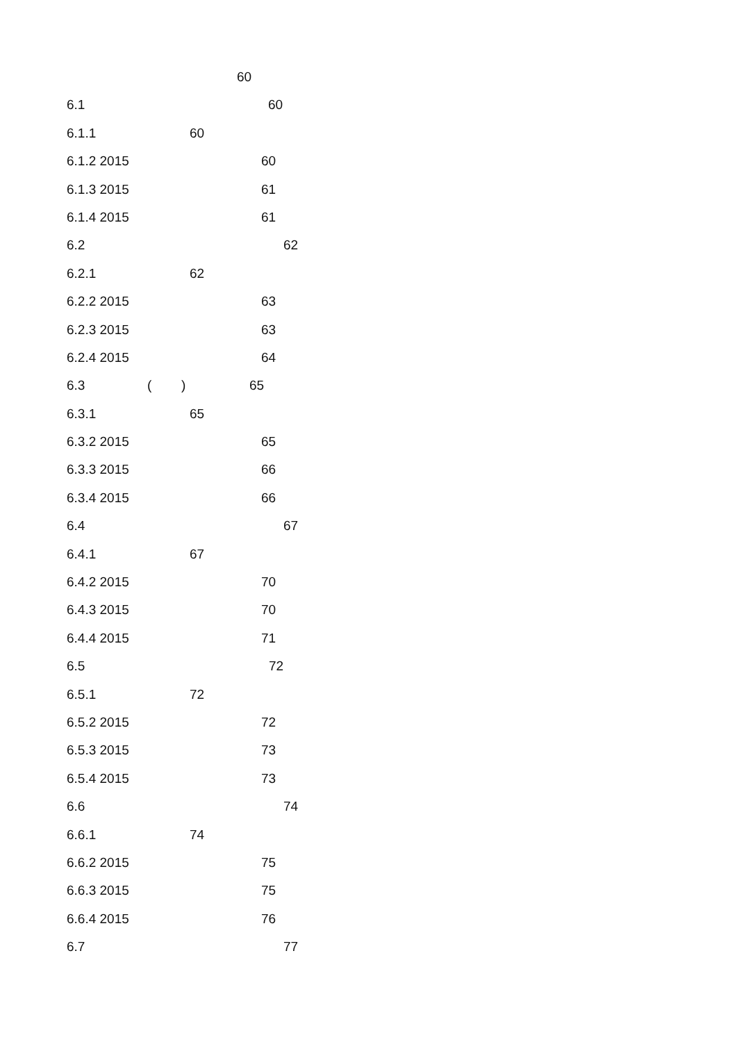60
6.1 60
6.1.1 60
6.1.2 2015 60
6.1.3 2015 61
6.1.4 2015 61
6.2 62
6.2.1 62
6.2.2 2015 63
6.2.3 2015 63
6.2.4 2015 64
6.3 ( ) 65
6.3.1 65
6.3.2 2015 65
6.3.3 2015 66
6.3.4 2015 66
6.4 67
6.4.1 67
6.4.2 2015 70
6.4.3 2015 70
6.4.4 2015 71
6.5 72
6.5.1 72
6.5.2 2015 72
6.5.3 2015 73
6.5.4 2015 73
6.6 74
6.6.1 74
6.6.2 2015 75
6.6.3 2015 75
6.6.4 2015 76
6.7 77